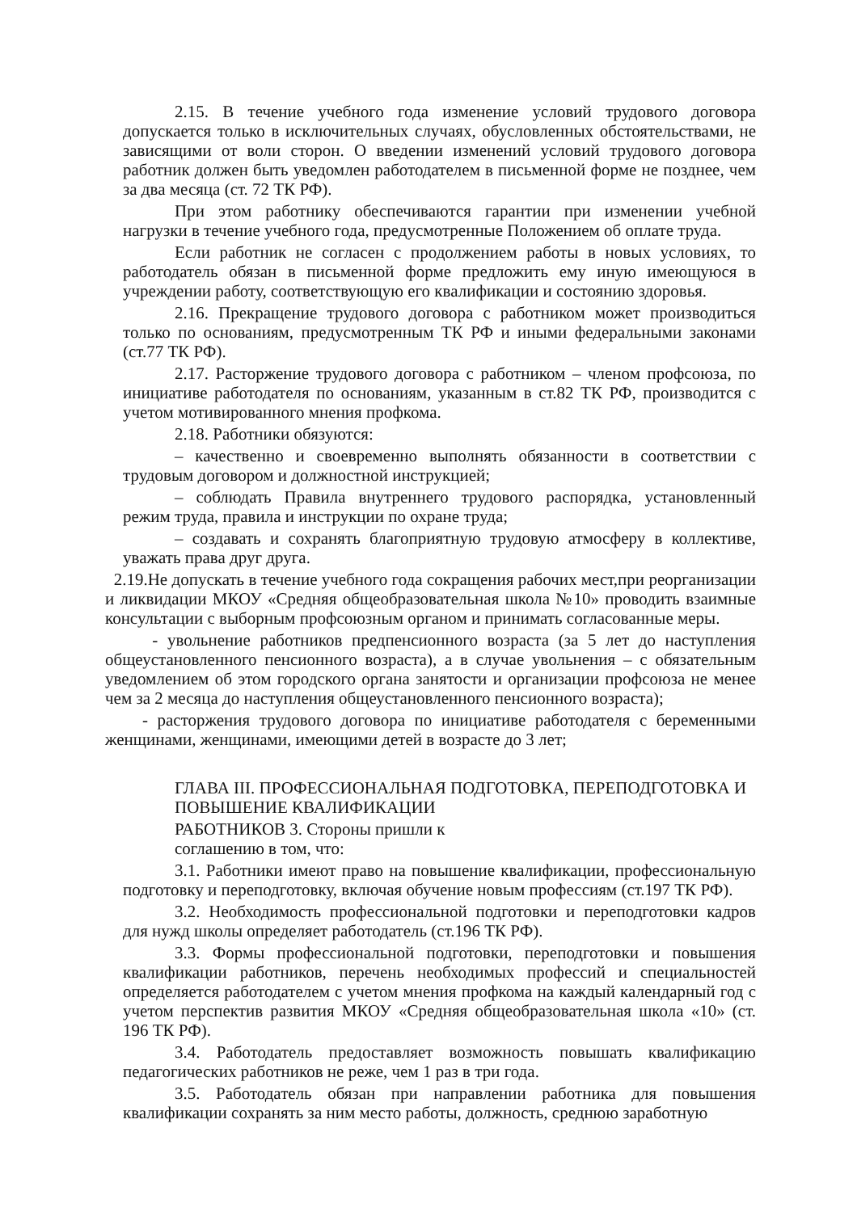2.15. В течение учебного года изменение условий трудового договора допускается только в исключительных случаях, обусловленных обстоятельствами, не зависящими от воли сторон. О введении изменений условий трудового договора работник должен быть уведомлен работодателем в письменной форме не позднее, чем за два месяца (ст. 72 ТК РФ).
При этом работнику обеспечиваются гарантии при изменении учебной нагрузки в течение учебного года, предусмотренные Положением об оплате труда.
Если работник не согласен с продолжением работы в новых условиях, то работодатель обязан в письменной форме предложить ему иную имеющуюся в учреждении работу, соответствующую его квалификации и состоянию здоровья.
2.16. Прекращение трудового договора с работником может производиться только по основаниям, предусмотренным ТК РФ и иными федеральными законами (ст.77 ТК РФ).
2.17. Расторжение трудового договора с работником – членом профсоюза, по инициативе работодателя по основаниям, указанным в ст.82 ТК РФ, производится с учетом мотивированного мнения профкома.
2.18. Работники обязуются:
– качественно и своевременно выполнять обязанности в соответствии с трудовым договором и должностной инструкцией;
– соблюдать Правила внутреннего трудового распорядка, установленный режим труда, правила и инструкции по охране труда;
– создавать и сохранять благоприятную трудовую атмосферу в коллективе, уважать права друг друга.
2.19.Не допускать в течение учебного года сокращения рабочих мест,при реорганизации и ликвидации МКОУ «Средняя общеобразовательная школа №10» проводить взаимные консультации с выборным профсоюзным органом и принимать согласованные меры.
- увольнение работников предпенсионного возраста (за 5 лет до наступления общеустановленного пенсионного возраста), а в случае увольнения – с обязательным уведомлением об этом городского органа занятости и организации профсоюза не менее чем за 2 месяца до наступления общеустановленного пенсионного возраста);
- расторжения трудового договора по инициативе работодателя с беременными женщинами, женщинами, имеющими детей в возрасте до 3 лет;
ГЛАВА III. ПРОФЕССИОНАЛЬНАЯ ПОДГОТОВКА, ПЕРЕПОДГОТОВКА И ПОВЫШЕНИЕ КВАЛИФИКАЦИИ
РАБОТНИКОВ 3. Стороны пришли к соглашению в том, что:
3.1. Работники имеют право на повышение квалификации, профессиональную подготовку и переподготовку, включая обучение новым профессиям (ст.197 ТК РФ).
3.2. Необходимость профессиональной подготовки и переподготовки кадров для нужд школы определяет работодатель (ст.196 ТК РФ).
3.3. Формы профессиональной подготовки, переподготовки и повышения квалификации работников, перечень необходимых профессий и специальностей определяется работодателем с учетом мнения профкома на каждый календарный год с учетом перспектив развития МКОУ «Средняя общеобразовательная школа «10» (ст. 196 ТК РФ).
3.4. Работодатель предоставляет возможность повышать квалификацию педагогических работников не реже, чем 1 раз в три года.
3.5. Работодатель обязан при направлении работника для повышения квалификации сохранять за ним место работы, должность, среднюю заработную